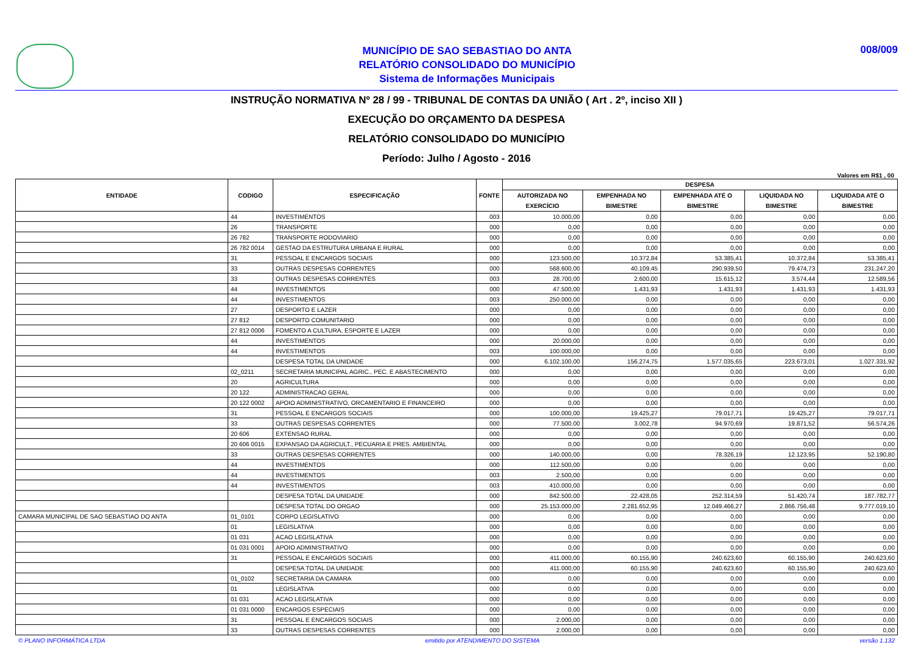MUNICÍPIO DE SAO SEBASTIAO DO ANTA
RELATÓRIO CONSOLIDADO DO MUNICÍPIO
Sistema de Informações Municipais
008/009
INSTRUÇÃO NORMATIVA Nº 28 / 99 - TRIBUNAL DE CONTAS DA UNIÃO ( Art . 2º, inciso XII )
EXECUÇÃO DO ORÇAMENTO DA DESPESA
RELATÓRIO CONSOLIDADO DO MUNICÍPIO
Período: Julho / Agosto - 2016
Valores em R$1 , 00
| ENTIDADE | CODIGO | ESPECIFICAÇÃO | FONTE | DESPESA | | | | |
| --- | --- | --- | --- | --- | --- | --- | --- | --- |
| | | | | AUTORIZADA NO EXERCÍCIO | EMPENHADA NO BIMESTRE | EMPENHADA ATÉ O BIMESTRE | LIQUIDADA NO BIMESTRE | LIQUIDADA ATÉ O BIMESTRE |
| | 44 | INVESTIMENTOS | 003 | 10.000,00 | 0,00 | 0,00 | 0,00 | 0,00 |
| | 26 | TRANSPORTE | 000 | 0,00 | 0,00 | 0,00 | 0,00 | 0,00 |
| | 26 782 | TRANSPORTE RODOVIARIO | 000 | 0,00 | 0,00 | 0,00 | 0,00 | 0,00 |
| | 26 782 0014 | GESTAO DA ESTRUTURA URBANA E RURAL | 000 | 0,00 | 0,00 | 0,00 | 0,00 | 0,00 |
| | 31 | PESSOAL E ENCARGOS SOCIAIS | 000 | 123.500,00 | 10.372,84 | 53.385,41 | 10.372,84 | 53.385,41 |
| | 33 | OUTRAS DESPESAS CORRENTES | 000 | 568.600,00 | 40.109,45 | 290.939,50 | 79.474,73 | 231.247,20 |
| | 33 | OUTRAS DESPESAS CORRENTES | 003 | 28.700,00 | 2.600,00 | 15.615,12 | 3.574,44 | 12.589,56 |
| | 44 | INVESTIMENTOS | 000 | 47.500,00 | 1.431,93 | 1.431,93 | 1.431,93 | 1.431,93 |
| | 44 | INVESTIMENTOS | 003 | 250.000,00 | 0,00 | 0,00 | 0,00 | 0,00 |
| | 27 | DESPORTO E LAZER | 000 | 0,00 | 0,00 | 0,00 | 0,00 | 0,00 |
| | 27 812 | DESPORTO COMUNITARIO | 000 | 0,00 | 0,00 | 0,00 | 0,00 | 0,00 |
| | 27 812 0006 | FOMENTO A CULTURA, ESPORTE E LAZER | 000 | 0,00 | 0,00 | 0,00 | 0,00 | 0,00 |
| | 44 | INVESTIMENTOS | 000 | 20.000,00 | 0,00 | 0,00 | 0,00 | 0,00 |
| | 44 | INVESTIMENTOS | 003 | 100.000,00 | 0,00 | 0,00 | 0,00 | 0,00 |
| | | DESPESA TOTAL DA UNIDADE | 000 | 6.102.100,00 | 156.274,75 | 1.577.035,65 | 223.673,01 | 1.027.331,92 |
| | 02_0211 | SECRETARIA MUNICIPAL AGRIC., PEC. E ABASTECIMENTO | 000 | 0,00 | 0,00 | 0,00 | 0,00 | 0,00 |
| | 20 | AGRICULTURA | 000 | 0,00 | 0,00 | 0,00 | 0,00 | 0,00 |
| | 20 122 | ADMINISTRACAO GERAL | 000 | 0,00 | 0,00 | 0,00 | 0,00 | 0,00 |
| | 20 122 0002 | APOIO ADMINISTRATIVO, ORCAMENTARIO E FINANCEIRO | 000 | 0,00 | 0,00 | 0,00 | 0,00 | 0,00 |
| | 31 | PESSOAL E ENCARGOS SOCIAIS | 000 | 100.000,00 | 19.425,27 | 79.017,71 | 19.425,27 | 79.017,71 |
| | 33 | OUTRAS DESPESAS CORRENTES | 000 | 77.500,00 | 3.002,78 | 94.970,69 | 19.871,52 | 56.574,26 |
| | 20 606 | EXTENSAO RURAL | 000 | 0,00 | 0,00 | 0,00 | 0,00 | 0,00 |
| | 20 606 0015 | EXPANSAO DA AGRICULT., PECUARIA E PRES. AMBIENTAL | 000 | 0,00 | 0,00 | 0,00 | 0,00 | 0,00 |
| | 33 | OUTRAS DESPESAS CORRENTES | 000 | 140.000,00 | 0,00 | 78.326,19 | 12.123,95 | 52.190,80 |
| | 44 | INVESTIMENTOS | 000 | 112.500,00 | 0,00 | 0,00 | 0,00 | 0,00 |
| | 44 | INVESTIMENTOS | 003 | 2.500,00 | 0,00 | 0,00 | 0,00 | 0,00 |
| | 44 | INVESTIMENTOS | 003 | 410.000,00 | 0,00 | 0,00 | 0,00 | 0,00 |
| | | DESPESA TOTAL DA UNIDADE | 000 | 842.500,00 | 22.428,05 | 252.314,59 | 51.420,74 | 187.782,77 |
| | | DESPESA TOTAL DO ORGAO | 000 | 25.153.000,00 | 2.281.652,95 | 12.049.466,27 | 2.866.756,48 | 9.777.019,10 |
| CAMARA MUNICIPAL DE SAO SEBASTIAO DO ANTA | 01_0101 | CORPO LEGISLATIVO | 000 | 0,00 | 0,00 | 0,00 | 0,00 | 0,00 |
| | 01 | LEGISLATIVA | 000 | 0,00 | 0,00 | 0,00 | 0,00 | 0,00 |
| | 01 031 | ACAO LEGISLATIVA | 000 | 0,00 | 0,00 | 0,00 | 0,00 | 0,00 |
| | 01 031 0001 | APOIO ADMINISTRATIVO | 000 | 0,00 | 0,00 | 0,00 | 0,00 | 0,00 |
| | 31 | PESSOAL E ENCARGOS SOCIAIS | 000 | 411.000,00 | 60.155,90 | 240.623,60 | 60.155,90 | 240.623,60 |
| | | DESPESA TOTAL DA UNIDADE | 000 | 411.000,00 | 60.155,90 | 240.623,60 | 60.155,90 | 240.623,60 |
| | 01_0102 | SECRETARIA DA CAMARA | 000 | 0,00 | 0,00 | 0,00 | 0,00 | 0,00 |
| | 01 | LEGISLATIVA | 000 | 0,00 | 0,00 | 0,00 | 0,00 | 0,00 |
| | 01 031 | ACAO LEGISLATIVA | 000 | 0,00 | 0,00 | 0,00 | 0,00 | 0,00 |
| | 01 031 0000 | ENCARGOS ESPECIAIS | 000 | 0,00 | 0,00 | 0,00 | 0,00 | 0,00 |
| | 31 | PESSOAL E ENCARGOS SOCIAIS | 000 | 2.000,00 | 0,00 | 0,00 | 0,00 | 0,00 |
| | 33 | OUTRAS DESPESAS CORRENTES | 000 | 2.000,00 | 0,00 | 0,00 | 0,00 | 0,00 |
© PLANO INFORMÁTICA LTDA emitido por ATENDIMENTO DO SISTEMA versão 1.132